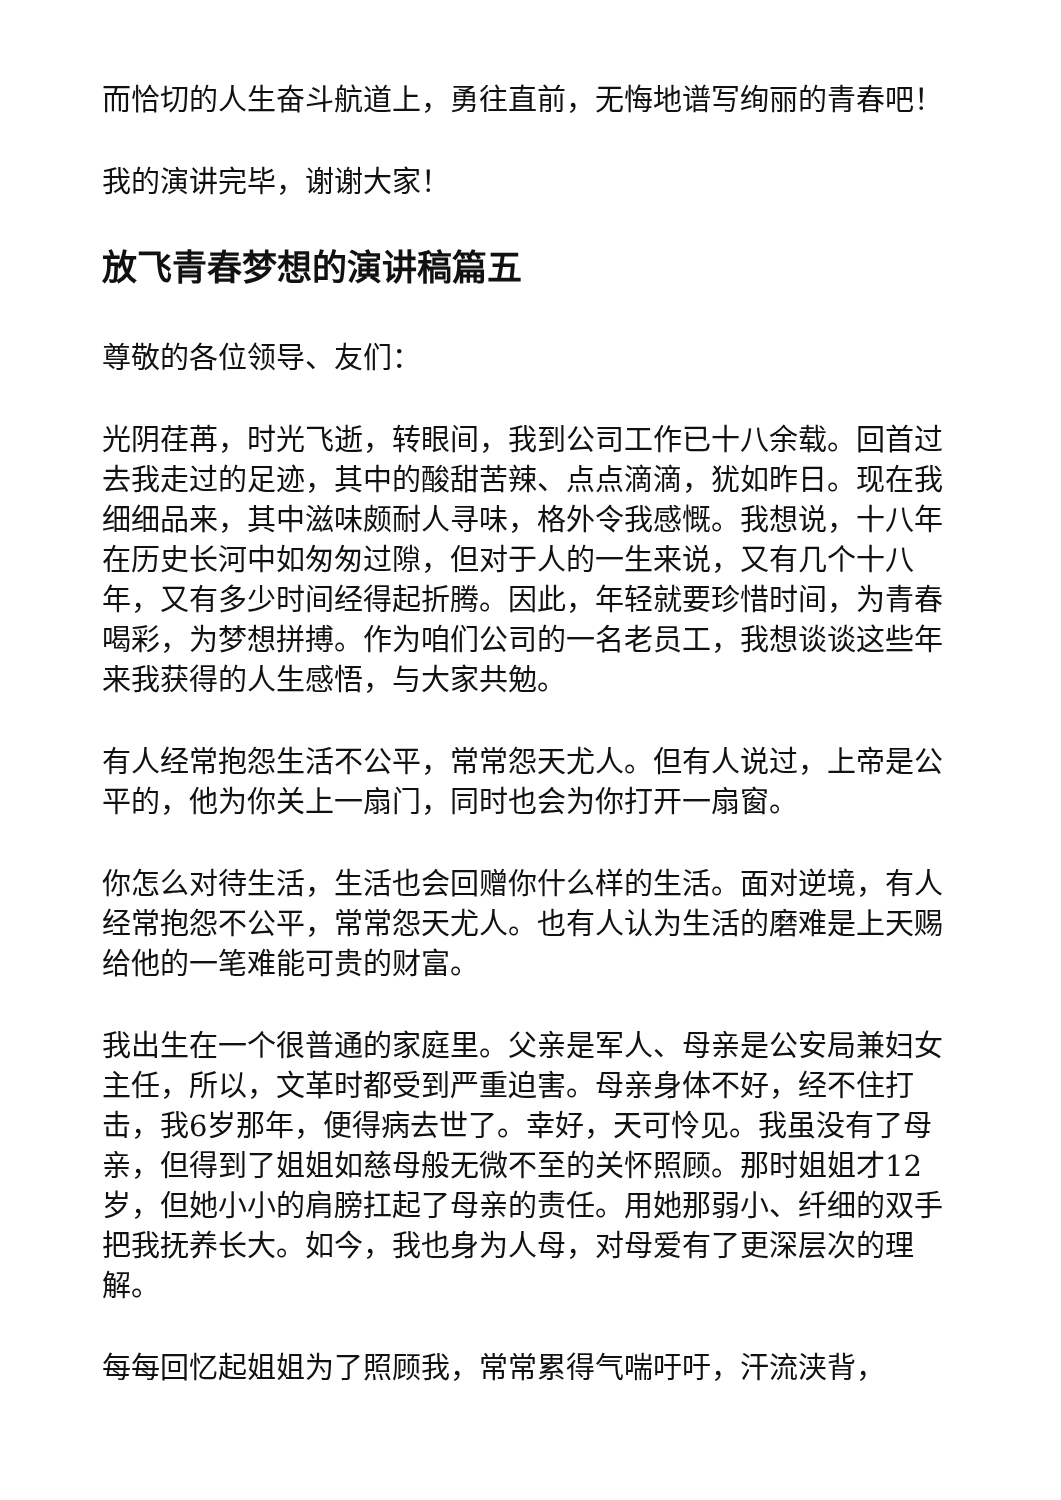而恰切的人生奋斗航道上，勇往直前，无悔地谱写绚丽的青春吧！
我的演讲完毕，谢谢大家！
放飞青春梦想的演讲稿篇五
尊敬的各位领导、友们：
光阴荏苒，时光飞逝，转眼间，我到公司工作已十八余载。回首过去我走过的足迹，其中的酸甜苦辣、点点滴滴，犹如昨日。现在我细细品来，其中滋味颇耐人寻味，格外令我感慨。我想说，十八年在历史长河中如匆匆过隙，但对于人的一生来说，又有几个十八年，又有多少时间经得起折腾。因此，年轻就要珍惜时间，为青春喝彩，为梦想拼搏。作为咱们公司的一名老员工，我想谈谈这些年来我获得的人生感悟，与大家共勉。
有人经常抱怨生活不公平，常常怨天尤人。但有人说过，上帝是公平的，他为你关上一扇门，同时也会为你打开一扇窗。
你怎么对待生活，生活也会回赠你什么样的生活。面对逆境，有人经常抱怨不公平，常常怨天尤人。也有人认为生活的磨难是上天赐给他的一笔难能可贵的财富。
我出生在一个很普通的家庭里。父亲是军人、母亲是公安局兼妇女主任，所以，文革时都受到严重迫害。母亲身体不好，经不住打击，我6岁那年，便得病去世了。幸好，天可怜见。我虽没有了母亲，但得到了姐姐如慈母般无微不至的关怀照顾。那时姐姐才12岁，但她小小的肩膀扛起了母亲的责任。用她那弱小、纤细的双手把我抚养长大。如今，我也身为人母，对母爱有了更深层次的理解。
每每回忆起姐姐为了照顾我，常常累得气喘吁吁，汗流浃背，